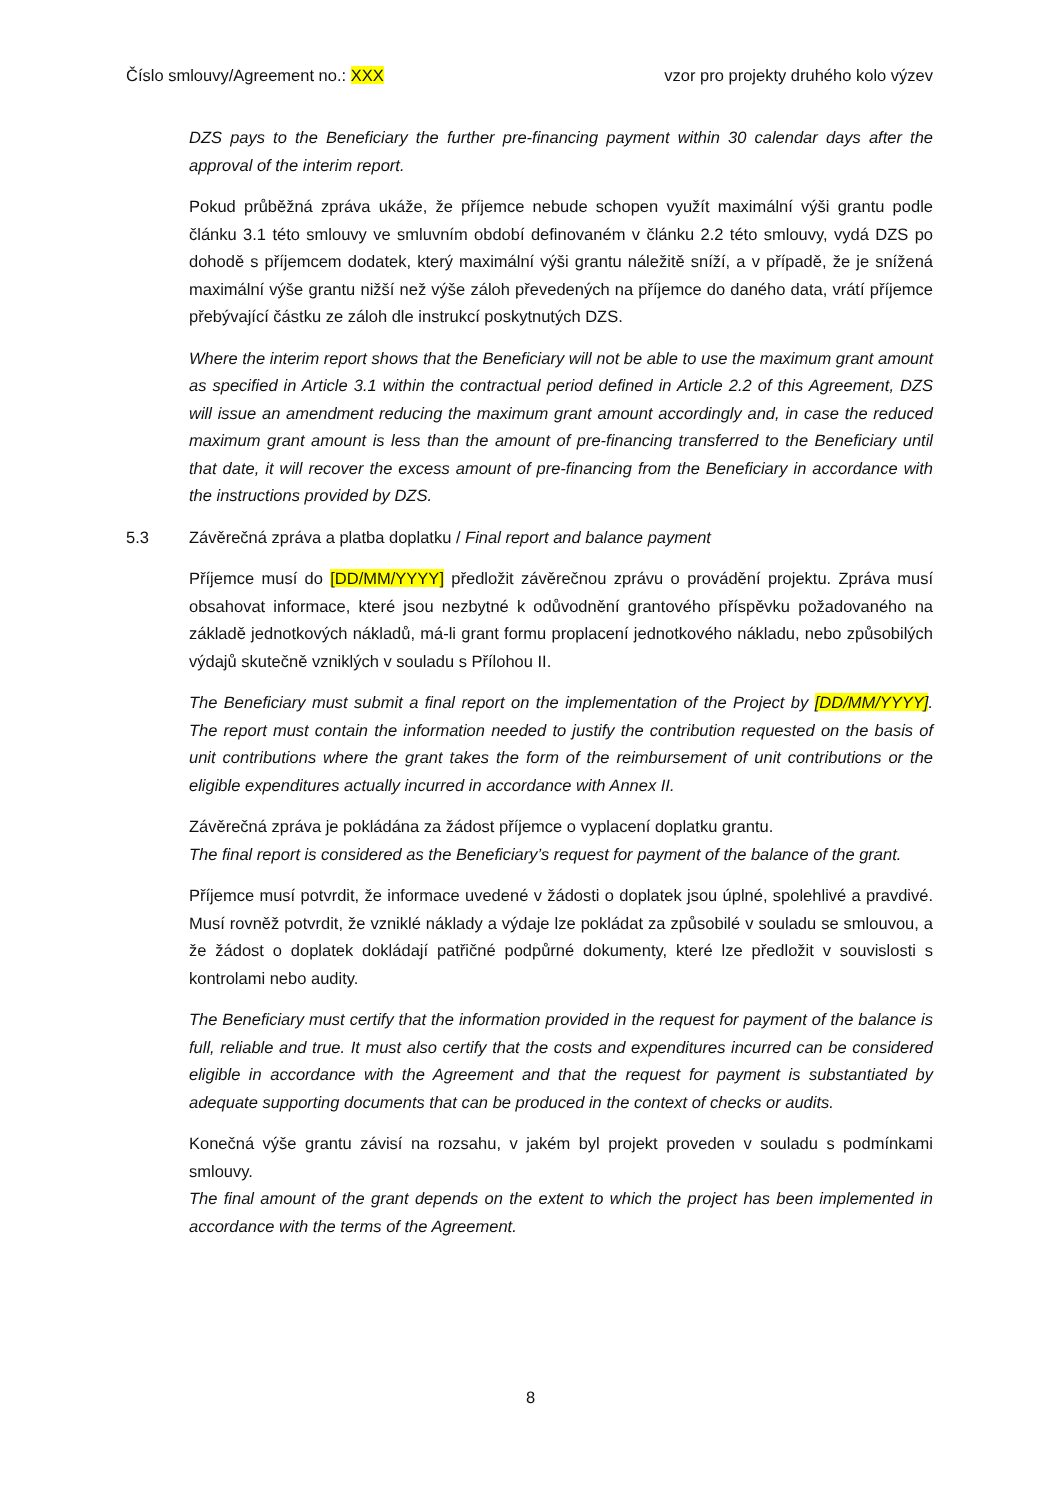Číslo smlouvy/Agreement no.: XXX vzor pro projekty druhého kolo výzev
DZS pays to the Beneficiary the further pre-financing payment within 30 calendar days after the approval of the interim report.
Pokud průběžná zpráva ukáže, že příjemce nebude schopen využít maximální výši grantu podle článku 3.1 této smlouvy ve smluvním období definovaném v článku 2.2 této smlouvy, vydá DZS po dohodě s příjemcem dodatek, který maximální výši grantu náležitě sníží, a v případě, že je snížená maximální výše grantu nižší než výše záloh převedených na příjemce do daného data, vrátí příjemce přebývající částku ze záloh dle instrukcí poskytnutých DZS.
Where the interim report shows that the Beneficiary will not be able to use the maximum grant amount as specified in Article 3.1 within the contractual period defined in Article 2.2 of this Agreement, DZS will issue an amendment reducing the maximum grant amount accordingly and, in case the reduced maximum grant amount is less than the amount of pre-financing transferred to the Beneficiary until that date, it will recover the excess amount of pre-financing from the Beneficiary in accordance with the instructions provided by DZS.
5.3 Závěrečná zpráva a platba doplatku / Final report and balance payment
Příjemce musí do [DD/MM/YYYY] předložit závěrečnou zprávu o provádění projektu. Zpráva musí obsahovat informace, které jsou nezbytné k odůvodnění grantového příspěvku požadovaného na základě jednotkových nákladů, má-li grant formu proplacení jednotkového nákladu, nebo způsobilých výdajů skutečně vzniklých v souladu s Přílohou II.
The Beneficiary must submit a final report on the implementation of the Project by [DD/MM/YYYY]. The report must contain the information needed to justify the contribution requested on the basis of unit contributions where the grant takes the form of the reimbursement of unit contributions or the eligible expenditures actually incurred in accordance with Annex II.
Závěrečná zpráva je pokládána za žádost příjemce o vyplacení doplatku grantu.
The final report is considered as the Beneficiary’s request for payment of the balance of the grant.
Příjemce musí potvrdit, že informace uvedené v žádosti o doplatek jsou úplné, spolehlivé a pravdivé. Musí rovněž potvrdit, že vzniklé náklady a výdaje lze pokládat za způsobilé v souladu se smlouvou, a že žádost o doplatek dokládají patřičné podpůrné dokumenty, které lze předložit v souvislosti s kontrolami nebo audity.
The Beneficiary must certify that the information provided in the request for payment of the balance is full, reliable and true. It must also certify that the costs and expenditures incurred can be considered eligible in accordance with the Agreement and that the request for payment is substantiated by adequate supporting documents that can be produced in the context of checks or audits.
Konečná výše grantu závisí na rozsahu, v jakém byl projekt proveden v souladu s podmínkami smlouvy.
The final amount of the grant depends on the extent to which the project has been implemented in accordance with the terms of the Agreement.
8